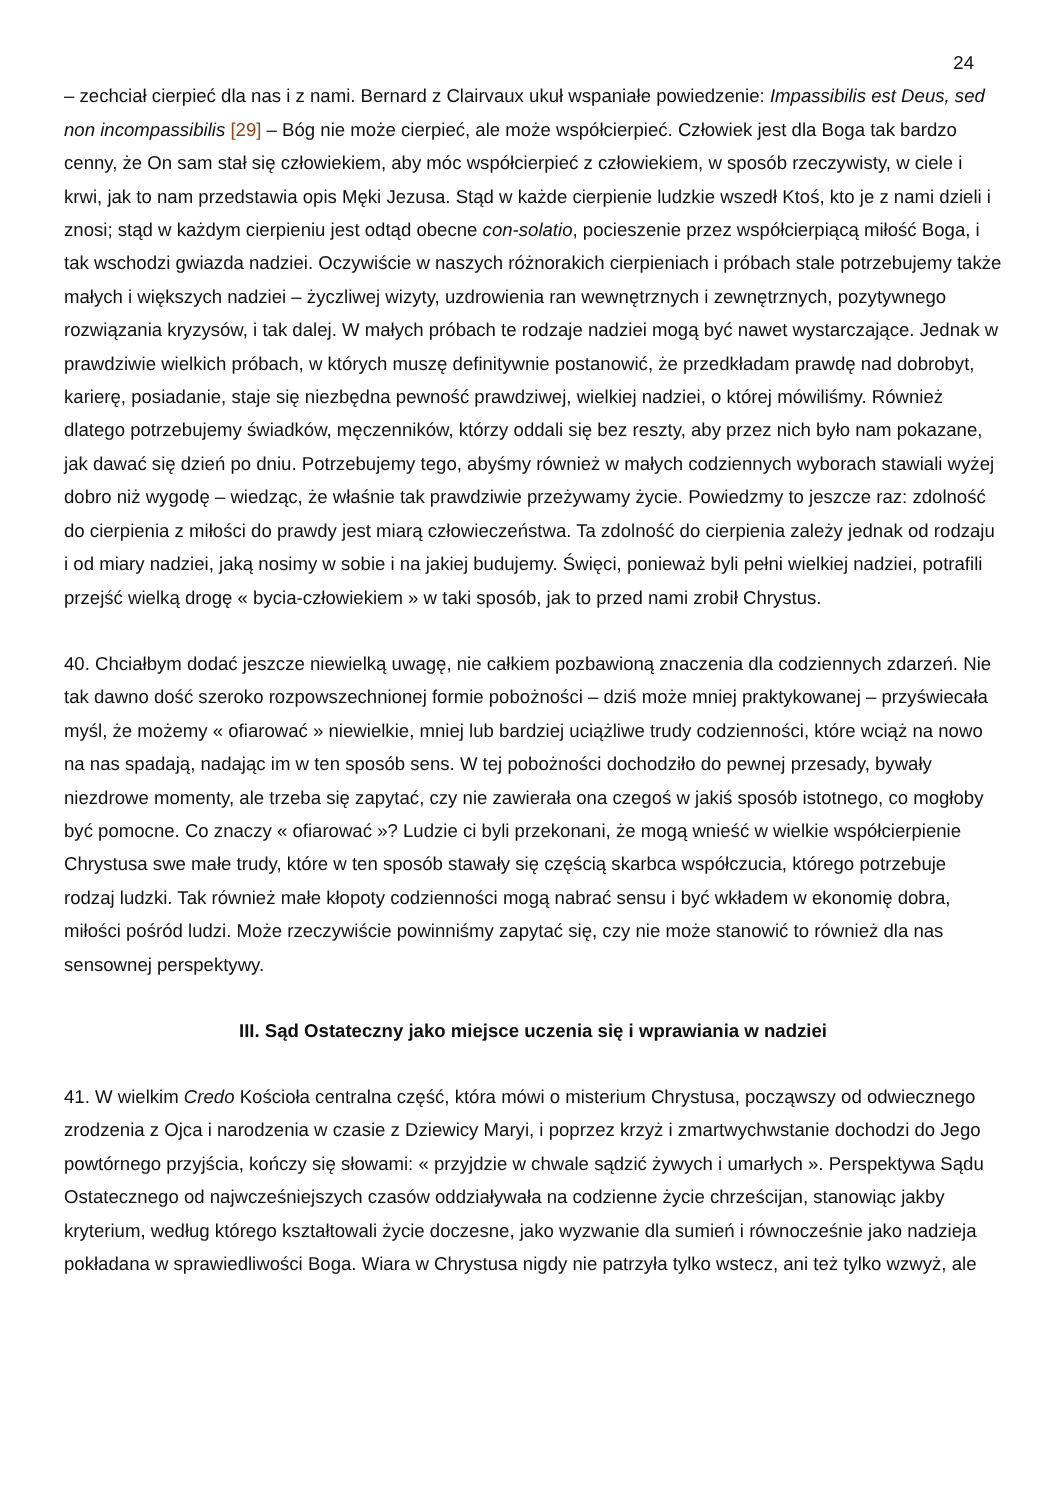24
– zechciał cierpieć dla nas i z nami. Bernard z Clairvaux ukuł wspaniałe powiedzenie: Impassibilis est Deus, sed non incompassibilis [29] – Bóg nie może cierpieć, ale może współcierpieć. Człowiek jest dla Boga tak bardzo cenny, że On sam stał się człowiekiem, aby móc współcierpieć z człowiekiem, w sposób rzeczywisty, w ciele i krwi, jak to nam przedstawia opis Męki Jezusa. Stąd w każde cierpienie ludzkie wszedł Ktoś, kto je z nami dzieli i znosi; stąd w każdym cierpieniu jest odtąd obecne con-solatio, pocieszenie przez współcierpiącą miłość Boga, i tak wschodzi gwiazda nadziei. Oczywiście w naszych różnorakich cierpieniach i próbach stale potrzebujemy także małych i większych nadziei – życzliwej wizyty, uzdrowienia ran wewnętrznych i zewnętrznych, pozytywnego rozwiązania kryzysów, i tak dalej. W małych próbach te rodzaje nadziei mogą być nawet wystarczające. Jednak w prawdziwie wielkich próbach, w których muszę definitywnie postanowić, że przedkładam prawdę nad dobrobyt, karierę, posiadanie, staje się niezbędna pewność prawdziwej, wielkiej nadziei, o której mówiliśmy. Również dlatego potrzebujemy świadków, męczenników, którzy oddali się bez reszty, aby przez nich było nam pokazane, jak dawać się dzień po dniu. Potrzebujemy tego, abyśmy również w małych codziennych wyborach stawiali wyżej dobro niż wygodę – wiedząc, że właśnie tak prawdziwie przeżywamy życie. Powiedzmy to jeszcze raz: zdolność do cierpienia z miłości do prawdy jest miarą człowieczeństwa. Ta zdolność do cierpienia zależy jednak od rodzaju i od miary nadziei, jaką nosimy w sobie i na jakiej budujemy. Święci, ponieważ byli pełni wielkiej nadziei, potrafili przejść wielką drogę « bycia-człowiekiem » w taki sposób, jak to przed nami zrobił Chrystus.
40. Chciałbym dodać jeszcze niewielką uwagę, nie całkiem pozbawioną znaczenia dla codziennych zdarzeń. Nie tak dawno dość szeroko rozpowszechnionej formie pobożności – dziś może mniej praktykowanej – przyświecała myśl, że możemy « ofiarować » niewielkie, mniej lub bardziej uciążliwe trudy codzienności, które wciąż na nowo na nas spadają, nadając im w ten sposób sens. W tej pobożności dochodziło do pewnej przesady, bywały niezdrowe momenty, ale trzeba się zapytać, czy nie zawierała ona czegoś w jakiś sposób istotnego, co mogłoby być pomocne. Co znaczy « ofiarować »? Ludzie ci byli przekonani, że mogą wnieść w wielkie współcierpienie Chrystusa swe małe trudy, które w ten sposób stawały się częścią skarbca współczucia, którego potrzebuje rodzaj ludzki. Tak również małe kłopoty codzienności mogą nabrać sensu i być wkładem w ekonomię dobra, miłości pośród ludzi. Może rzeczywiście powinniśmy zapytać się, czy nie może stanowić to również dla nas sensownej perspektywy.
III. Sąd Ostateczny jako miejsce uczenia się i wprawiania w nadziei
41. W wielkim Credo Kościoła centralna część, która mówi o misterium Chrystusa, począwszy od odwiecznego zrodzenia z Ojca i narodzenia w czasie z Dziewicy Maryi, i poprzez krzyż i zmartwychwstanie dochodzi do Jego powtórnego przyjścia, kończy się słowami: « przyjdzie w chwale sądzić żywych i umarłych ». Perspektywa Sądu Ostatecznego od najwcześniejszych czasów oddziaływała na codzienne życie chrześcijan, stanowiąc jakby kryterium, według którego kształtowali życie doczesne, jako wyzwanie dla sumień i równocześnie jako nadzieja pokładana w sprawiedliwości Boga. Wiara w Chrystusa nigdy nie patrzyła tylko wstecz, ani też tylko wzwyż, ale